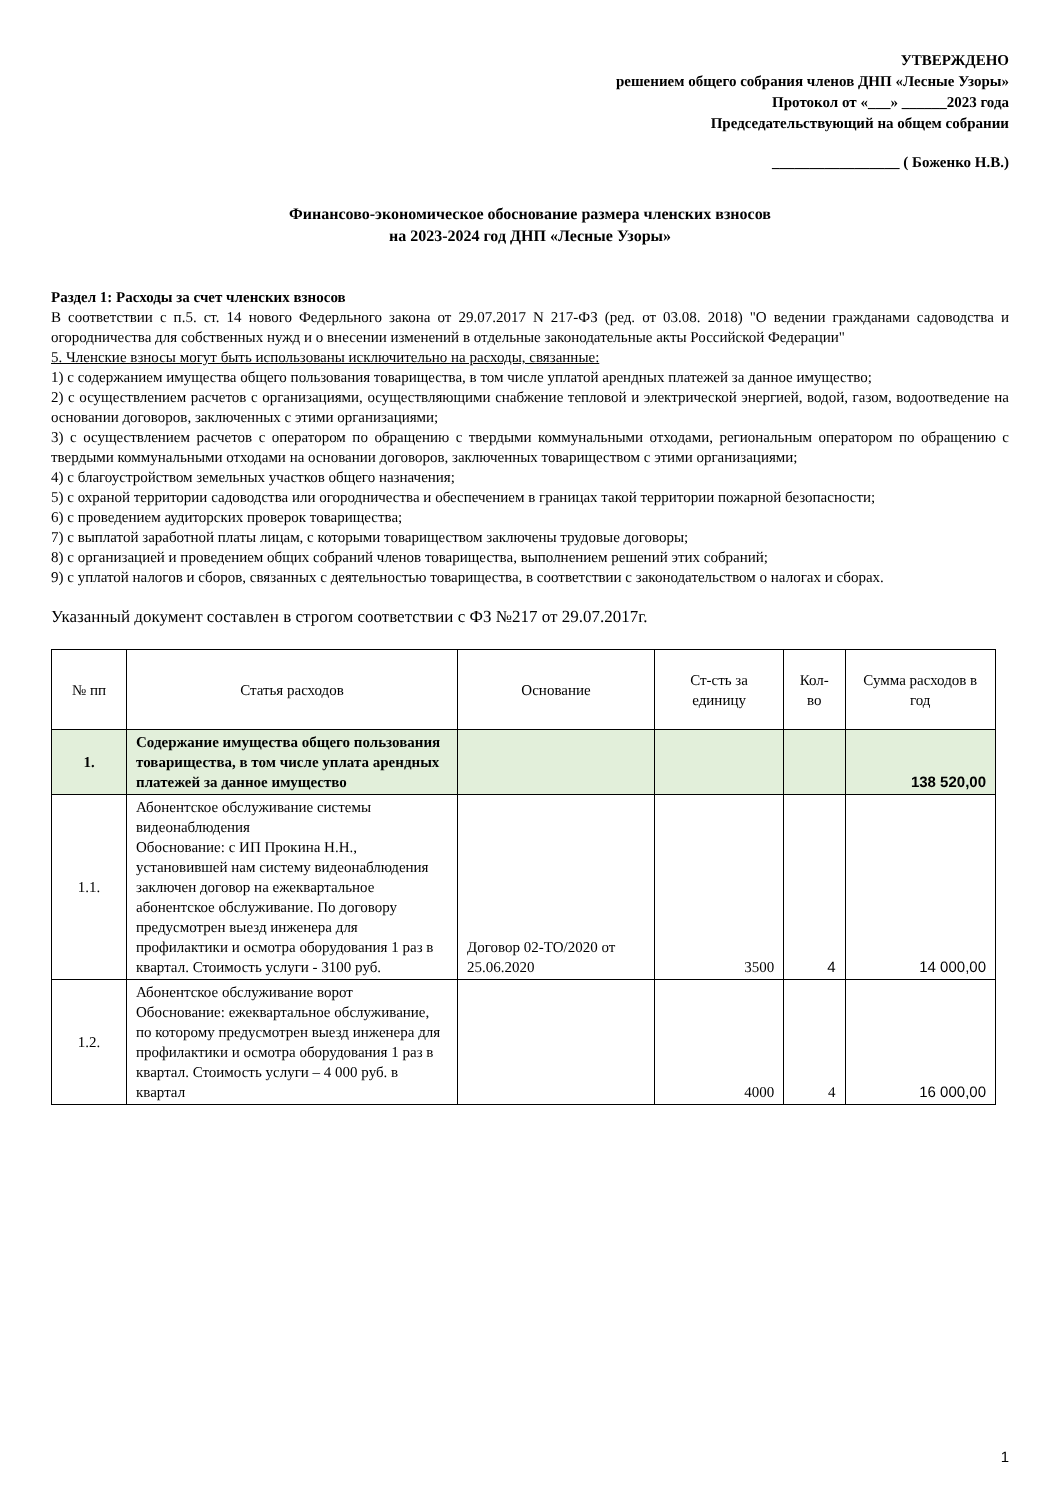УТВЕРЖДЕНО
решением общего собрания членов ДНП «Лесные Узоры»
Протокол от «___» ______2023 года
Председательствующий на общем собрании
_________________ ( Боженко Н.В.)
Финансово-экономическое обоснование размера членских взносов
на 2023-2024 год ДНП «Лесные Узоры»
Раздел 1: Расходы за счет членских взносов
В соответствии с п.5. ст. 14 нового Федерльного закона от 29.07.2017 N 217-ФЗ (ред. от 03.08. 2018) "О ведении гражданами садоводства и огородничества для собственных нужд и о внесении изменений в отдельные законодательные акты Российской Федерации"
5. Членские взносы могут быть использованы исключительно на расходы, связанные:
1) с содержанием имущества общего пользования товарищества, в том числе уплатой арендных платежей за данное имущество;
2) с осуществлением расчетов с организациями, осуществляющими снабжение тепловой и электрической энергией, водой, газом, водоотведение на основании договоров, заключенных с этими организациями;
3) с осуществлением расчетов с оператором по обращению с твердыми коммунальными отходами, региональным оператором по обращению с твердыми коммунальными отходами на основании договоров, заключенных товариществом с этими организациями;
4) с благоустройством земельных участков общего назначения;
5) с охраной территории садоводства или огородничества и обеспечением в границах такой территории пожарной безопасности;
6) с проведением аудиторских проверок товарищества;
7) с выплатой заработной платы лицам, с которыми товариществом заключены трудовые договоры;
8) с организацией и проведением общих собраний членов товарищества, выполнением решений этих собраний;
9) с уплатой налогов и сборов, связанных с деятельностью товарищества, в соответствии с законодательством о налогах и сборах.
Указанный документ составлен в строгом соответствии с ФЗ №217 от 29.07.2017г.
| № пп | Статья расходов | Основание | Ст-сть за единицу | Кол-во | Сумма расходов в год |
| 1. | Содержание имущества общего пользования товарищества, в том числе уплата арендных платежей за данное имущество | | | | 138 520,00 |
| 1.1. | Абонентское обслуживание системы видеонаблюдения Обоснование: с ИП Прокина Н.Н., установившей нам систему видеонаблюдения заключен договор на ежеквартальное абонентское обслуживание. По договору предусмотрен выезд инженера для профилактики и осмотра оборудования 1 раз в квартал. Стоимость услуги - 3100 руб. | Договор 02-ТО/2020 от 25.06.2020 | 3500 | 4 | 14 000,00 |
| 1.2. | Абонентское обслуживание ворот Обоснование: ежеквартальное обслуживание, по которому предусмотрен выезд инженера для профилактики и осмотра оборудования 1 раз в квартал. Стоимость услуги – 4 000 руб. в квартал | | 4000 | 4 | 16 000,00 |
1